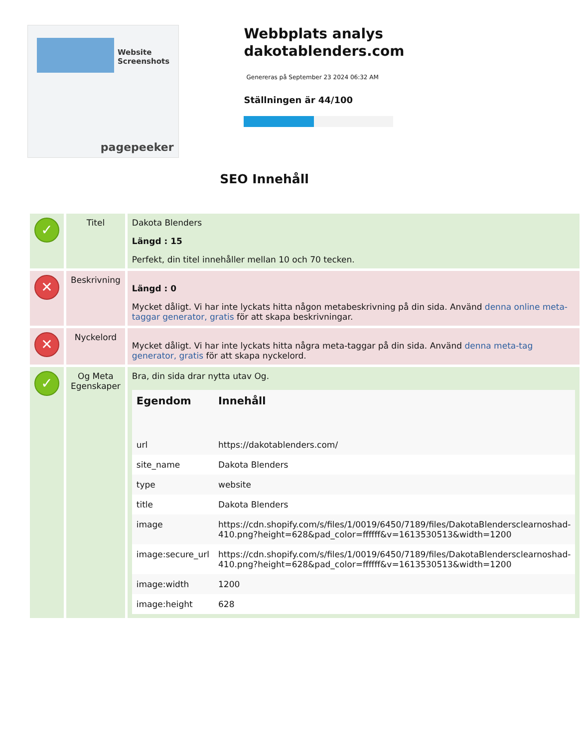Website Screenshots
pagepeeker
Webbplats analys dakotablenders.com
Genereras på September 23 2024 06:32 AM
Ställningen är 44/100
SEO Innehåll
| ✓ | Titel | Dakota Blenders Längd : 15 Perfekt, din titel innehåller mellan 10 och 70 tecken. |
| ✕ | Beskrivning | Längd : 0 Mycket dåligt. Vi har inte lyckats hitta någon metabeskrivning på din sida. Använd denna online meta-taggar generator, gratis för att skapa beskrivningar. |
| ✕ | Nyckelord | Mycket dåligt. Vi har inte lyckats hitta några meta-taggar på din sida. Använd denna meta-tag generator, gratis för att skapa nyckelord. |
| ✓ | Og Meta Egenskaper | Bra, din sida drar nytta utav Og. / Egendom / Innehåll / / --- / --- / / url / https://dakotablenders.com/ / / site_name / Dakota Blenders / / type / website / / title / Dakota Blenders / / image / https://cdn.shopify.com/s/files/1/0019/6450/7189/files/DakotaBlendersclearnoshad-410.png?height=628&pad_color=ffffff&v=1613530513&width=1200 / / image:secure_url / https://cdn.shopify.com/s/files/1/0019/6450/7189/files/DakotaBlendersclearnoshad-410.png?height=628&pad_color=ffffff&v=1613530513&width=1200 / / image:width / 1200 / / image:height / 628 / |